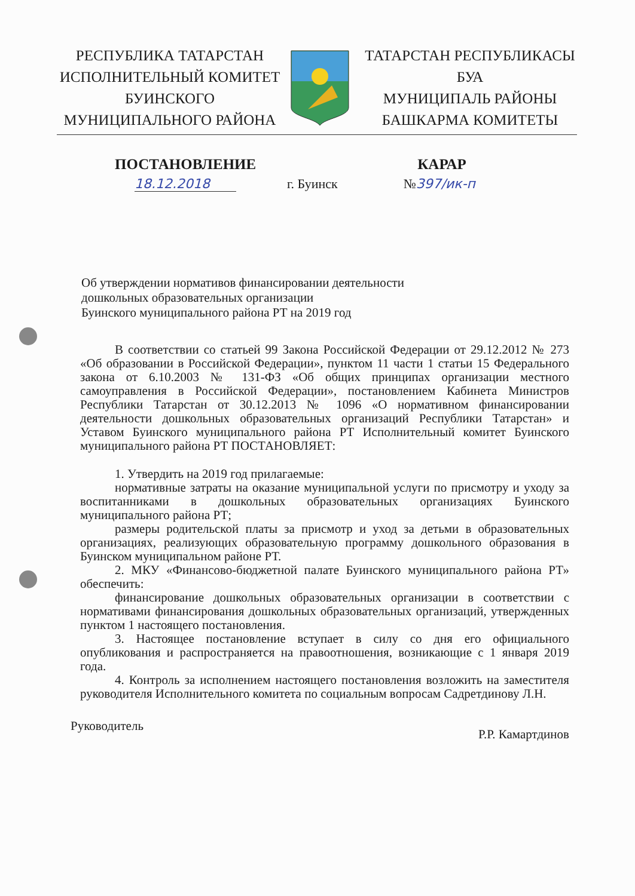РЕСПУБЛИКА ТАТАРСТАН
ИСПОЛНИТЕЛЬНЫЙ КОМИТЕТ
БУИНСКОГО
МУНИЦИПАЛЬНОГО РАЙОНА
ТАТАРСТАН РЕСПУБЛИКАСЫ
БУА
МУНИЦИПАЛЬ РАЙОНЫ
БАШКАРМА КОМИТЕТЫ
ПОСТАНОВЛЕНИЕ КАРАР
18.12.2018 г. Буинск №397/ик-п
Об утверждении нормативов финансировании деятельности
дошкольных образовательных организации
Буинского муниципального района РТ на 2019 год
В соответствии со статьей 99 Закона Российской Федерации от 29.12.2012 № 273 «Об образовании в Российской Федерации», пунктом 11 части 1 статьи 15 Федерального закона от 6.10.2003 № 131-ФЗ «Об общих принципах организации местного самоуправления в Российской Федерации», постановлением Кабинета Министров Республики Татарстан от 30.12.2013 № 1096 «О нормативном финансировании деятельности дошкольных образовательных организаций Республики Татарстан» и Уставом Буинского муниципального района РТ Исполнительный комитет Буинского муниципального района РТ ПОСТАНОВЛЯЕТ:
1. Утвердить на 2019 год прилагаемые:
нормативные затраты на оказание муниципальной услуги по присмотру и уходу за воспитанниками в дошкольных образовательных организациях Буинского муниципального района РТ;
размеры родительской платы за присмотр и уход за детьми в образовательных организациях, реализующих образовательную программу дошкольного образования в Буинском муниципальном районе РТ.
2. МКУ «Финансово-бюджетной палате Буинского муниципального района РТ» обеспечить:
финансирование дошкольных образовательных организации в соответствии с нормативами финансирования дошкольных образовательных организаций, утвержденных пунктом 1 настоящего постановления.
3. Настоящее постановление вступает в силу со дня его официального опубликования и распространяется на правоотношения, возникающие с 1 января 2019 года.
4. Контроль за исполнением настоящего постановления возложить на заместителя руководителя Исполнительного комитета по социальным вопросам Садретдинову Л.Н.
Руководитель Р.Р. Камартдинов